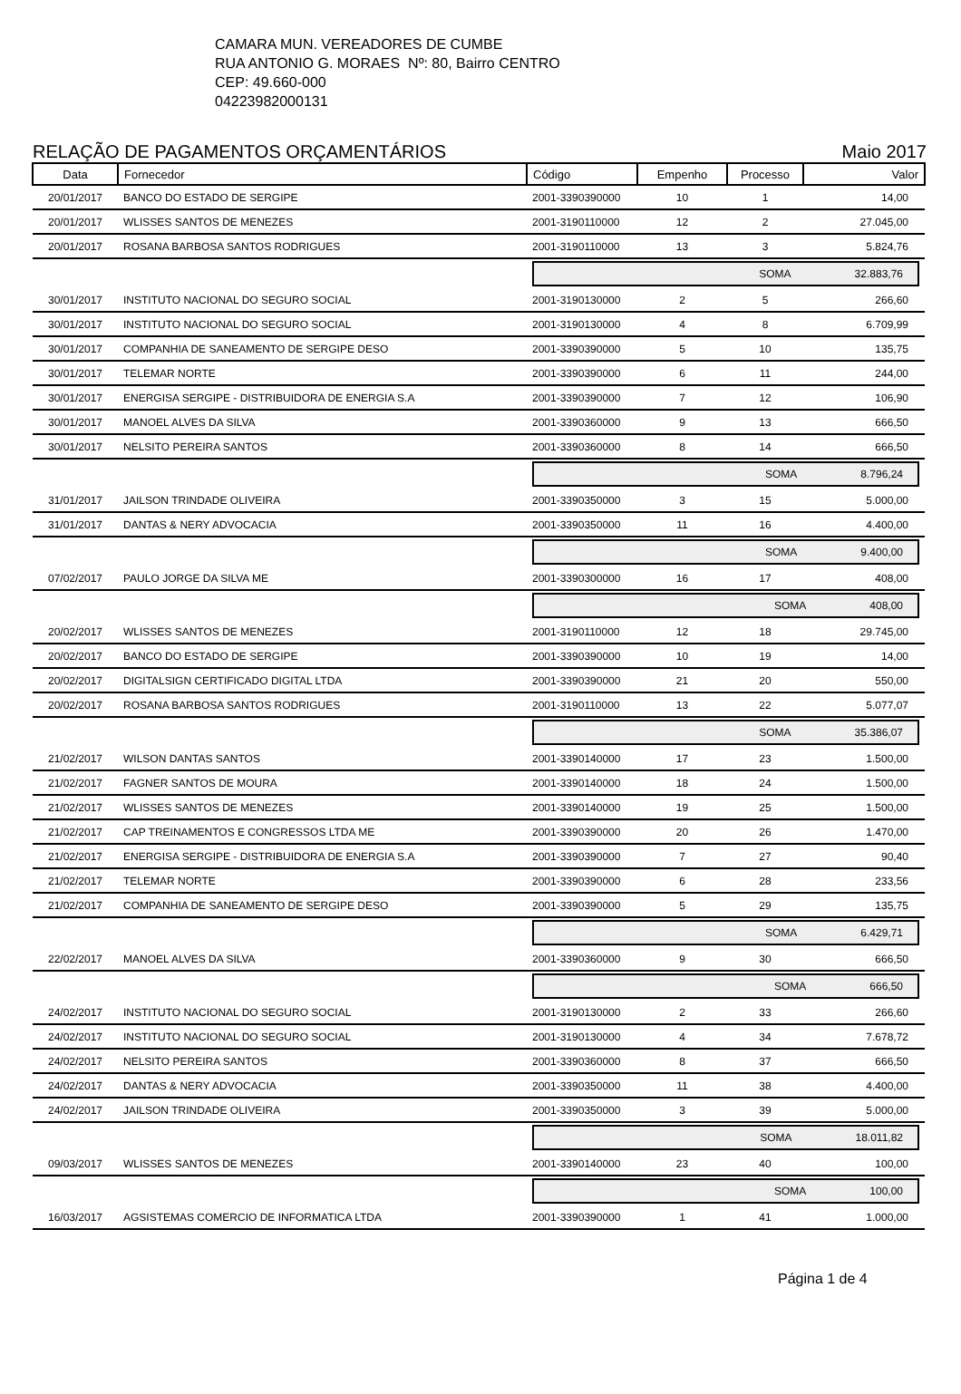CAMARA MUN. VEREADORES DE CUMBE
RUA ANTONIO G. MORAES Nº: 80, Bairro CENTRO
CEP: 49.660-000
04223982000131
RELAÇÃO DE PAGAMENTOS ORÇAMENTÁRIOS Maio 2017
| Data | Fornecedor | Código | Empenho | Processo | Valor |
| --- | --- | --- | --- | --- | --- |
| 20/01/2017 | BANCO DO ESTADO DE SERGIPE | 2001-3390390000 | 10 | 1 | 14,00 |
| 20/01/2017 | WLISSES SANTOS DE MENEZES | 2001-3190110000 | 12 | 2 | 27.045,00 |
| 20/01/2017 | ROSANA BARBOSA SANTOS RODRIGUES | 2001-3190110000 | 13 | 3 | 5.824,76 |
| | | SOMA 32.883,76 | | | |
| 30/01/2017 | INSTITUTO NACIONAL DO SEGURO SOCIAL | 2001-3190130000 | 2 | 5 | 266,60 |
| 30/01/2017 | INSTITUTO NACIONAL DO SEGURO SOCIAL | 2001-3190130000 | 4 | 8 | 6.709,99 |
| 30/01/2017 | COMPANHIA DE SANEAMENTO DE SERGIPE DESO | 2001-3390390000 | 5 | 10 | 135,75 |
| 30/01/2017 | TELEMAR NORTE | 2001-3390390000 | 6 | 11 | 244,00 |
| 30/01/2017 | ENERGISA SERGIPE - DISTRIBUIDORA DE ENERGIA S.A | 2001-3390390000 | 7 | 12 | 106,90 |
| 30/01/2017 | MANOEL ALVES DA SILVA | 2001-3390360000 | 9 | 13 | 666,50 |
| 30/01/2017 | NELSITO PEREIRA SANTOS | 2001-3390360000 | 8 | 14 | 666,50 |
| | | SOMA 8.796,24 | | | |
| 31/01/2017 | JAILSON TRINDADE OLIVEIRA | 2001-3390350000 | 3 | 15 | 5.000,00 |
| 31/01/2017 | DANTAS & NERY ADVOCACIA | 2001-3390350000 | 11 | 16 | 4.400,00 |
| | | SOMA 9.400,00 | | | |
| 07/02/2017 | PAULO JORGE DA SILVA ME | 2001-3390300000 | 16 | 17 | 408,00 |
| | | SOMA 408,00 | | | |
| 20/02/2017 | WLISSES SANTOS DE MENEZES | 2001-3190110000 | 12 | 18 | 29.745,00 |
| 20/02/2017 | BANCO DO ESTADO DE SERGIPE | 2001-3390390000 | 10 | 19 | 14,00 |
| 20/02/2017 | DIGITALSIGN CERTIFICADO DIGITAL LTDA | 2001-3390390000 | 21 | 20 | 550,00 |
| 20/02/2017 | ROSANA BARBOSA SANTOS RODRIGUES | 2001-3190110000 | 13 | 22 | 5.077,07 |
| | | SOMA 35.386,07 | | | |
| 21/02/2017 | WILSON DANTAS SANTOS | 2001-3390140000 | 17 | 23 | 1.500,00 |
| 21/02/2017 | FAGNER SANTOS DE MOURA | 2001-3390140000 | 18 | 24 | 1.500,00 |
| 21/02/2017 | WLISSES SANTOS DE MENEZES | 2001-3390140000 | 19 | 25 | 1.500,00 |
| 21/02/2017 | CAP TREINAMENTOS E CONGRESSOS LTDA ME | 2001-3390390000 | 20 | 26 | 1.470,00 |
| 21/02/2017 | ENERGISA SERGIPE - DISTRIBUIDORA DE ENERGIA S.A | 2001-3390390000 | 7 | 27 | 90,40 |
| 21/02/2017 | TELEMAR NORTE | 2001-3390390000 | 6 | 28 | 233,56 |
| 21/02/2017 | COMPANHIA DE SANEAMENTO DE SERGIPE DESO | 2001-3390390000 | 5 | 29 | 135,75 |
| | | SOMA 6.429,71 | | | |
| 22/02/2017 | MANOEL ALVES DA SILVA | 2001-3390360000 | 9 | 30 | 666,50 |
| | | SOMA 666,50 | | | |
| 24/02/2017 | INSTITUTO NACIONAL DO SEGURO SOCIAL | 2001-3190130000 | 2 | 33 | 266,60 |
| 24/02/2017 | INSTITUTO NACIONAL DO SEGURO SOCIAL | 2001-3190130000 | 4 | 34 | 7.678,72 |
| 24/02/2017 | NELSITO PEREIRA SANTOS | 2001-3390360000 | 8 | 37 | 666,50 |
| 24/02/2017 | DANTAS & NERY ADVOCACIA | 2001-3390350000 | 11 | 38 | 4.400,00 |
| 24/02/2017 | JAILSON TRINDADE OLIVEIRA | 2001-3390350000 | 3 | 39 | 5.000,00 |
| | | SOMA 18.011,82 | | | |
| 09/03/2017 | WLISSES SANTOS DE MENEZES | 2001-3390140000 | 23 | 40 | 100,00 |
| | | SOMA 100,00 | | | |
| 16/03/2017 | AGSISTEMAS COMERCIO DE INFORMATICA LTDA | 2001-3390390000 | 1 | 41 | 1.000,00 |
Página 1 de 4